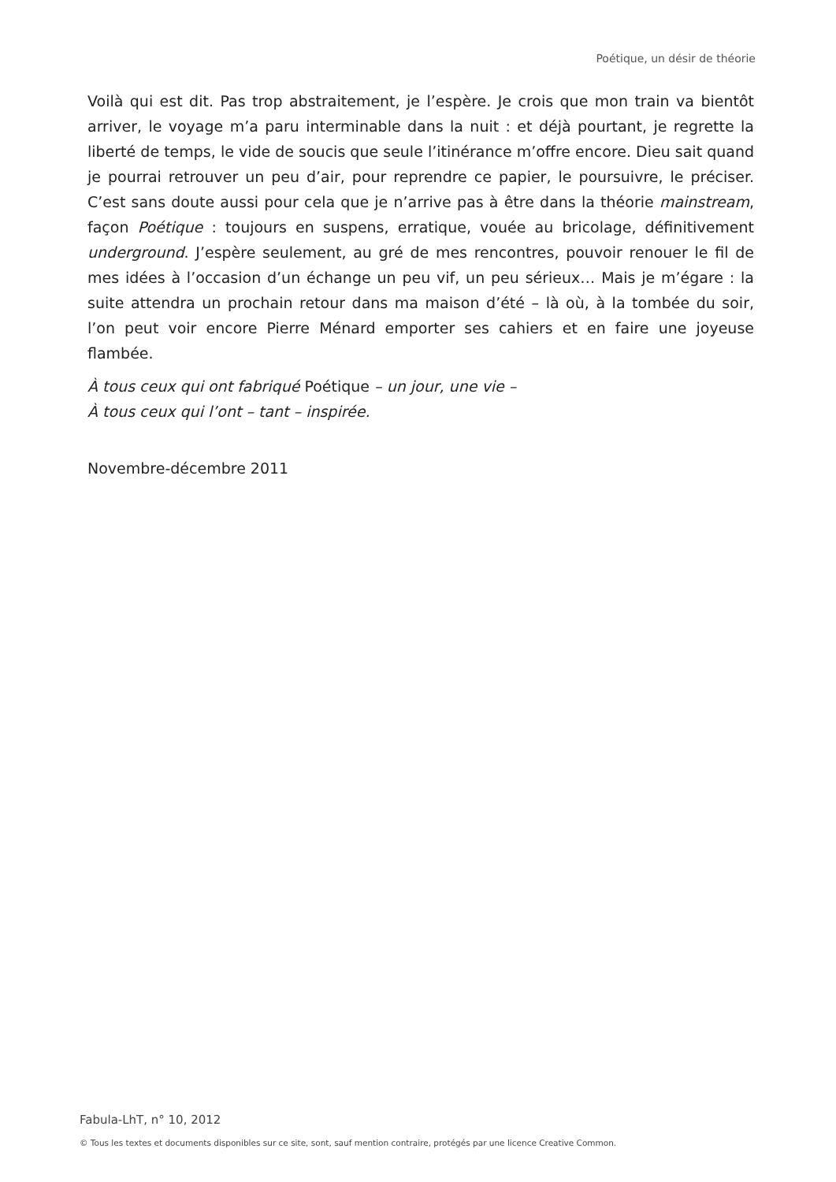Poétique, un désir de théorie
Voilà qui est dit. Pas trop abstraitement, je l’espère. Je crois que mon train va bientôt arriver, le voyage m’a paru interminable dans la nuit : et déjà pourtant, je regrette la liberté de temps, le vide de soucis que seule l’itinérance m’offre encore. Dieu sait quand je pourrai retrouver un peu d’air, pour reprendre ce papier, le poursuivre, le préciser. C’est sans doute aussi pour cela que je n’arrive pas à être dans la théorie mainstream, façon Poétique : toujours en suspens, erratique, vouée au bricolage, définitivement underground. J’espère seulement, au gré de mes rencontres, pouvoir renouer le fil de mes idées à l’occasion d’un échange un peu vif, un peu sérieux… Mais je m’égare : la suite attendra un prochain retour dans ma maison d’été – là où, à la tombée du soir, l’on peut voir encore Pierre Ménard emporter ses cahiers et en faire une joyeuse flambée.
À tous ceux qui ont fabriqué Poétique – un jour, une vie –
À tous ceux qui l’ont – tant – inspirée.
Novembre-décembre 2011
Fabula-LhT, n° 10, 2012
© Tous les textes et documents disponibles sur ce site, sont, sauf mention contraire, protégés par une licence Creative Common.